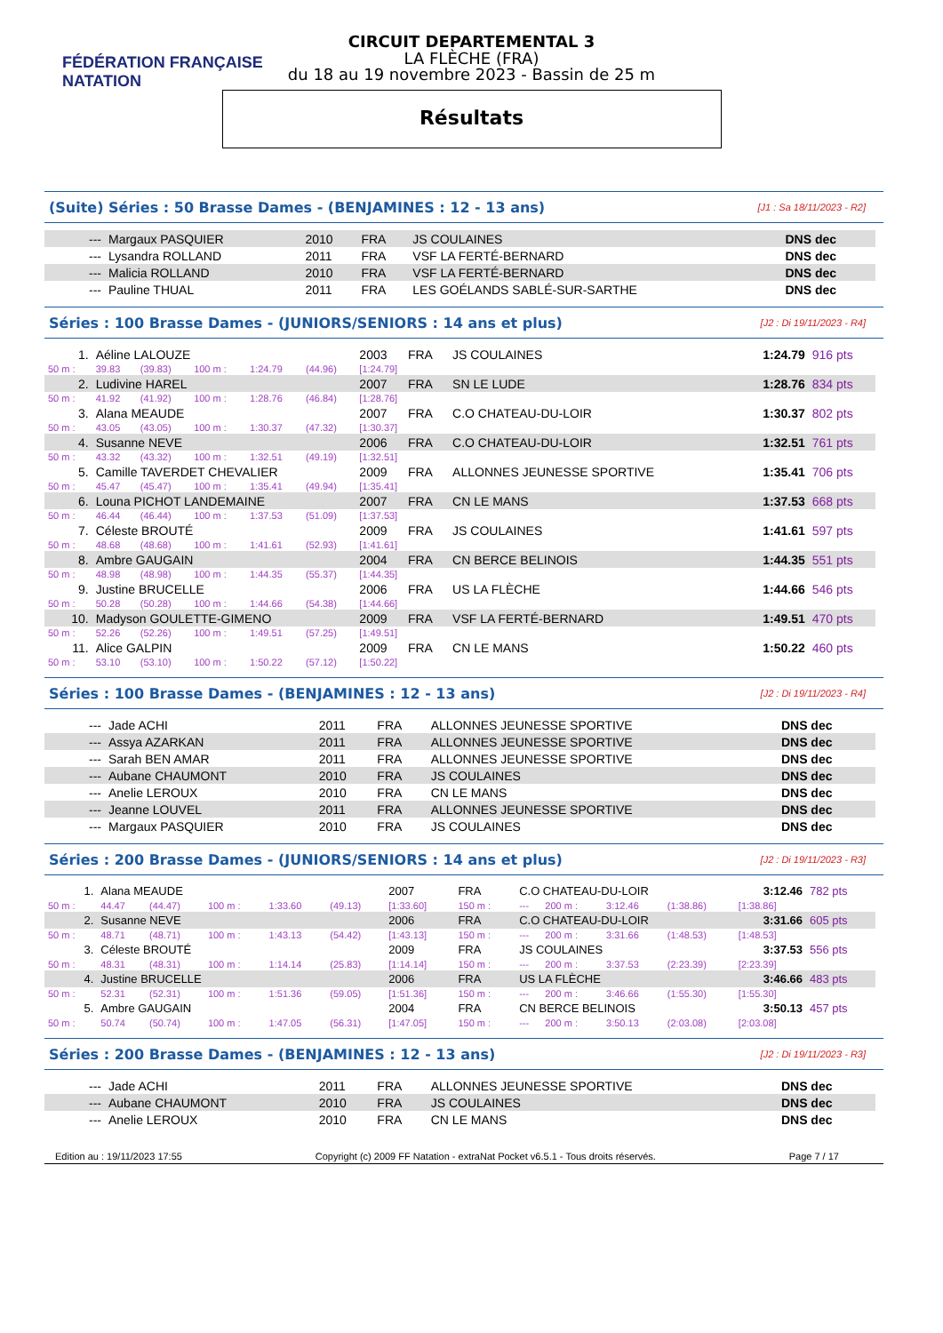FÉDÉRATION FRANÇAISE
NATATION
CIRCUIT DEPARTEMENTAL 3
LA FLÈCHE (FRA)
du 18 au 19 novembre 2023 - Bassin de 25 m
Résultats
(Suite) Séries : 50 Brasse Dames - (BENJAMINES : 12 - 13 ans) [J1 : Sa 18/11/2023 - R2]
| --- | Margaux PASQUIER | 2010 | FRA | JS COULAINES | DNS dec |
| --- | Lysandra ROLLAND | 2011 | FRA | VSF LA FERTÉ-BERNARD | DNS dec |
| --- | Malicia ROLLAND | 2010 | FRA | VSF LA FERTÉ-BERNARD | DNS dec |
| --- | Pauline THUAL | 2011 | FRA | LES GOÉLANDS SABLÉ-SUR-SARTHE | DNS dec |
Séries : 100 Brasse Dames - (JUNIORS/SENIORS : 14 ans et plus) [J2 : Di 19/11/2023 - R4]
| 1. | Aéline LALOUZE | | | | | 2003 | FRA | JS COULAINES | 1:24.79 | 916 pts |
| 50 m : | 39.83 | (39.83) | 100 m : | 1:24.79 | (44.96) | [1:24.79] | | | | |
| 2. | Ludivine HAREL | | | | | 2007 | FRA | SN LE LUDE | 1:28.76 | 834 pts |
| 50 m : | 41.92 | (41.92) | 100 m : | 1:28.76 | (46.84) | [1:28.76] | | | | |
| 3. | Alana MEAUDE | | | | | 2007 | FRA | C.O CHATEAU-DU-LOIR | 1:30.37 | 802 pts |
| 50 m : | 43.05 | (43.05) | 100 m : | 1:30.37 | (47.32) | [1:30.37] | | | | |
| 4. | Susanne NEVE | | | | | 2006 | FRA | C.O CHATEAU-DU-LOIR | 1:32.51 | 761 pts |
| 50 m : | 43.32 | (43.32) | 100 m : | 1:32.51 | (49.19) | [1:32.51] | | | | |
| 5. | Camille TAVERDET CHEVALIER | | | | | 2009 | FRA | ALLONNES JEUNESSE SPORTIVE | 1:35.41 | 706 pts |
| 50 m : | 45.47 | (45.47) | 100 m : | 1:35.41 | (49.94) | [1:35.41] | | | | |
| 6. | Louna PICHOT LANDEMAINE | | | | | 2007 | FRA | CN LE MANS | 1:37.53 | 668 pts |
| 50 m : | 46.44 | (46.44) | 100 m : | 1:37.53 | (51.09) | [1:37.53] | | | | |
| 7. | Céleste BROUTÉ | | | | | 2009 | FRA | JS COULAINES | 1:41.61 | 597 pts |
| 50 m : | 48.68 | (48.68) | 100 m : | 1:41.61 | (52.93) | [1:41.61] | | | | |
| 8. | Ambre GAUGAIN | | | | | 2004 | FRA | CN BERCE BELINOIS | 1:44.35 | 551 pts |
| 50 m : | 48.98 | (48.98) | 100 m : | 1:44.35 | (55.37) | [1:44.35] | | | | |
| 9. | Justine BRUCELLE | | | | | 2006 | FRA | US LA FLÈCHE | 1:44.66 | 546 pts |
| 50 m : | 50.28 | (50.28) | 100 m : | 1:44.66 | (54.38) | [1:44.66] | | | | |
| 10. | Madyson GOULETTE-GIMENO | | | | | 2009 | FRA | VSF LA FERTÉ-BERNARD | 1:49.51 | 470 pts |
| 50 m : | 52.26 | (52.26) | 100 m : | 1:49.51 | (57.25) | [1:49.51] | | | | |
| 11. | Alice GALPIN | | | | | 2009 | FRA | CN LE MANS | 1:50.22 | 460 pts |
| 50 m : | 53.10 | (53.10) | 100 m : | 1:50.22 | (57.12) | [1:50.22] | | | | |
Séries : 100 Brasse Dames - (BENJAMINES : 12 - 13 ans) [J2 : Di 19/11/2023 - R4]
| --- | Jade ACHI | 2011 | FRA | ALLONNES JEUNESSE SPORTIVE | DNS dec |
| --- | Assya AZARKAN | 2011 | FRA | ALLONNES JEUNESSE SPORTIVE | DNS dec |
| --- | Sarah BEN AMAR | 2011 | FRA | ALLONNES JEUNESSE SPORTIVE | DNS dec |
| --- | Aubane CHAUMONT | 2010 | FRA | JS COULAINES | DNS dec |
| --- | Anelie LEROUX | 2010 | FRA | CN LE MANS | DNS dec |
| --- | Jeanne LOUVEL | 2011 | FRA | ALLONNES JEUNESSE SPORTIVE | DNS dec |
| --- | Margaux PASQUIER | 2010 | FRA | JS COULAINES | DNS dec |
Séries : 200 Brasse Dames - (JUNIORS/SENIORS : 14 ans et plus) [J2 : Di 19/11/2023 - R3]
| 1. | Alana MEAUDE | | | | | 2007 | FRA | C.O CHATEAU-DU-LOIR | | | | | 3:12.46 | 782 pts |
| 50 m : | 44.47 | (44.47) | 100 m : | 1:33.60 | (49.13) | [1:33.60] | 150 m : | --- | 200 m : | 3:12.46 | (1:38.86) | [1:38.86] | | |
| 2. | Susanne NEVE | | | | | 2006 | FRA | C.O CHATEAU-DU-LOIR | | | | | 3:31.66 | 605 pts |
| 50 m : | 48.71 | (48.71) | 100 m : | 1:43.13 | (54.42) | [1:43.13] | 150 m : | --- | 200 m : | 3:31.66 | (1:48.53) | [1:48.53] | | |
| 3. | Céleste BROUTÉ | | | | | 2009 | FRA | JS COULAINES | | | | | 3:37.53 | 556 pts |
| 50 m : | 48.31 | (48.31) | 100 m : | 1:14.14 | (25.83) | [1:14.14] | 150 m : | --- | 200 m : | 3:37.53 | (2:23.39) | [2:23.39] | | |
| 4. | Justine BRUCELLE | | | | | 2006 | FRA | US LA FLÈCHE | | | | | 3:46.66 | 483 pts |
| 50 m : | 52.31 | (52.31) | 100 m : | 1:51.36 | (59.05) | [1:51.36] | 150 m : | --- | 200 m : | 3:46.66 | (1:55.30) | [1:55.30] | | |
| 5. | Ambre GAUGAIN | | | | | 2004 | FRA | CN BERCE BELINOIS | | | | | 3:50.13 | 457 pts |
| 50 m : | 50.74 | (50.74) | 100 m : | 1:47.05 | (56.31) | [1:47.05] | 150 m : | --- | 200 m : | 3:50.13 | (2:03.08) | [2:03.08] | | |
Séries : 200 Brasse Dames - (BENJAMINES : 12 - 13 ans) [J2 : Di 19/11/2023 - R3]
| --- | Jade ACHI | 2011 | FRA | ALLONNES JEUNESSE SPORTIVE | DNS dec |
| --- | Aubane CHAUMONT | 2010 | FRA | JS COULAINES | DNS dec |
| --- | Anelie LEROUX | 2010 | FRA | CN LE MANS | DNS dec |
Edition au : 19/11/2023 17:55 Copyright (c) 2009 FF Natation - extraNat Pocket v6.5.1 - Tous droits réservés. Page 7 / 17